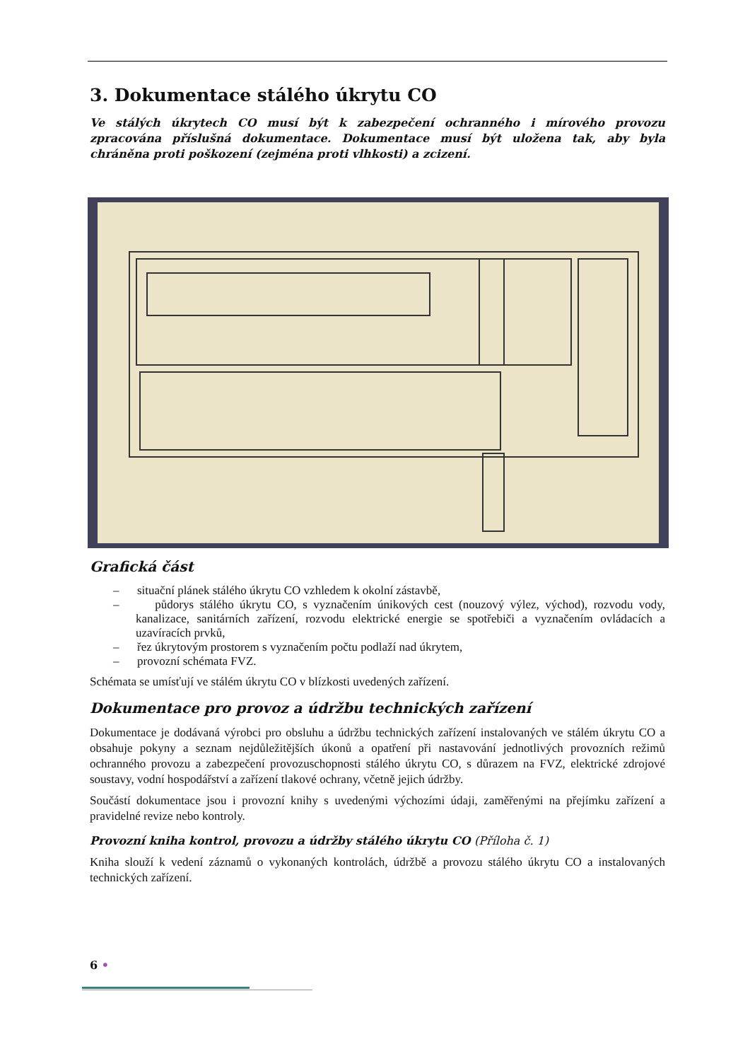3. Dokumentace stálého úkrytu CO
Ve stálých úkrytech CO musí být k zabezpečení ochranného i mírového provozu zpracována příslušná dokumentace. Dokumentace musí být uložena tak, aby byla chráněna proti poškození (zejména proti vlhkosti) a zcizení.
Grafická část
– situační plánek stálého úkrytu CO vzhledem k okolní zástavbě,
– půdorys stálého úkrytu CO, s vyznačením únikových cest (nouzový výlez, východ), rozvodu vody, kanalizace, sanitárních zařízení, rozvodu elektrické energie se spotřebiči a vyznačením ovládacích a uzavíracích prvků,
– řez úkrytovým prostorem s vyznačením počtu podlaží nad úkrytem,
– provozní schémata FVZ.
Schémata se umísťují ve stálém úkrytu CO v blízkosti uvedených zařízení.
Dokumentace pro provoz a údržbu technických zařízení
Dokumentace je dodávaná výrobci pro obsluhu a údržbu technických zařízení instalovaných ve stálém úkrytu CO a obsahuje pokyny a seznam nejdůležitějších úkonů a opatření při nastavování jednotlivých provozních režimů ochranného provozu a zabezpečení provozuschopnosti stálého úkrytu CO, s důrazem na FVZ, elektrické zdrojové soustavy, vodní hospodářství a zařízení tlakové ochrany, včetně jejich údržby.
Součástí dokumentace jsou i provozní knihy s uvedenými výchozími údaji, zaměřenými na přejímku zařízení a pravidelné revize nebo kontroly.
Provozní kniha kontrol, provozu a údržby stálého úkrytu CO (Příloha č. 1)
Kniha slouží k vedení záznamů o vykonaných kontrolách, údržbě a provozu stálého úkrytu CO a instalovaných technických zařízení.
6 •